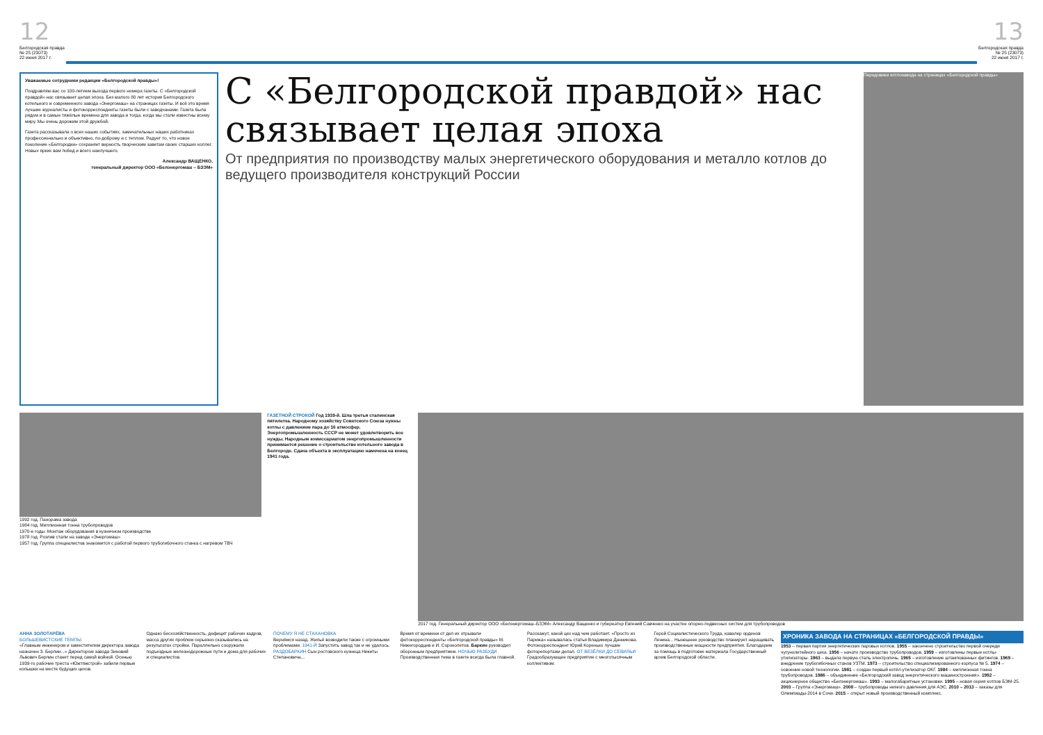12
Белгородская правда
№ 25 (23073)
22 июня 2017 г.
13
Белгородская правда
№ 25 (23073)
22 июня 2017 г.
Уважаемые сотрудники редакции «Белгородской правды»!
Поздравляю вас со 100-летием выхода первого номера газеты. С «Белгородской правдой» нас связывает целая эпоха. Без малого 80 лет история Белгородского котельного и современного завода «Энергомаш» на страницах газеты. И всё это время лучшие журналисты и фотокорреспонденты газеты были с заводчанами. Газета была рядом и в самые тяжёлые времена для завода и тогда, когда мы стали известны всему миру. Мы очень дорожим этой дружбой.
Газета рассказывала о всех наших событиях, замечательных наших работниках профессионально и объективно, по-доброму и с теплом. Радует то, что новое поколение «Белгородки» сохраняет верность творческим заветам своих старших коллег. Новых ярких вам побед и всего наилучшего.
Александр ВАЩЕНКО,
генеральный директор ООО «Белэнергомаш – БЗЭМ»
С «Белгородской правдой» нас связывает целая эпоха
От предприятия по производству малых энергетического оборудования и металло котлов до ведущего производителя конструкций России
Передовики котлозавода на страницах «Белгородской правды»
1992 год. Панорама завода
1984 год. Миллионная тонна трубопроводов
1970-е годы. Монтаж оборудования в кузнечном производстве
1978 год. Розлив стали на заводе «Энергомаш»
1957 год. Группа специалистов знакомится с работой первого трубогибочного станка с нагревом ТВЧ
ГАЗЕТНОЙ СТРОКОЙ Год 1939-й. Шла третья сталинская пятилетка. Народному хозяйству Советского Союза нужны котлы с давлением пара до 16 атмосфер. Энергопромышленность СССР не может удовлетворить все нужды. Народным комиссариатом энергопромышленности принимается решение о строительстве котельного завода в Белгороде. Сдача объекта в эксплуатацию намечена на конец 1941 года.
2017 год. Генеральный директор ООО «Белэнергомаш–БЗЭМ» Александр Ващенко и губернатор Евгений Савченко на участке опорно-подвесных систем для трубопроводов
АННА ЗОЛОТАРЁВА
БОЛЬШЕВИСТСКИЕ ТЕМПЫ
«Главным инженером и заместителем директора завода назначен З. Берлин...» Директором завода Зиновий Львович Берлин станет перед самой войной. Осенью 1939-го рабочие треста «Южтяжстрой» забили первые колышки на месте будущих цехов.
Однако бесхозяйственность, дефицит рабочих кадров, масса других проблем серьезно сказывались на результатах стройки. Параллельно сооружали подъездные железнодорожные пути и дома для рабочих и специалистов.
ПОЧЕМУ Я НЕ СТАХАНОВКА
Вернёмся назад. Жильё возводили также с огромными проблемами. 1941-Й Запустить завод так и не удалось. РАЗДОБАРКИН Сын ростовского кузнеца Никиты Степановича...
Время от времени от дел их отрывали фотокорреспонденты «Белгородской правды» М. Нижегородцев и И. Сороколетов. Баркин руководил оборонным предприятием. НОЧЬЮ РАЗБУДИ Производственная тема в газете всегда была главной.
Расскажут, какой цех над чем работает. «Просто из Парижа» называлась статья Владимира Данникова. Фотокорреспондент Юрий Коренько лучшие фоторепортажи делал. ОТ ВЕЗЁЛКИ ДО СЕВИЛЬИ Градообразующее предприятие с многотысячным коллективом.
Герой Социалистического Труда, кавалер орденов Ленина... Нынешнее руководство планирует наращивать производственные мощности предприятия. Благодарим за помощь в подготовке материала Государственный архив Белгородской области.
ХРОНИКА ЗАВОДА НА СТРАНИЦАХ «БЕЛГОРОДСКОЙ ПРАВДЫ»
1953 – первая партия энергетических паровых котлов. 1955 – закончено строительство первой очереди чугунолитейного цеха. 1956 – начато производство трубопроводов. 1959 – изготовлены первые котлы-утилизаторы. 1963 – выдала первую сталь электропечь. 1965 – изготовление штампованных фитингов. 1969 – внедрение трубогибочных станов УЗТМ. 1973 – строительство специализированного корпуса № 5. 1974 – освоение новой технологии. 1981 – создан первый котёл-утилизатор ОКГ. 1984 – миллионная тонна трубопроводов. 1986 – объединение «Белгородский завод энергетического машиностроения». 1992 – акционерное общество «Белэнергомаш». 1993 – малогабаритные установки. 1995 – новая серия котлов БЭМ-25. 2003 – Группа «Энергомаш». 2008 – трубопроводы низкого давления для АЭС. 2010 – 2013 – заказы для Олимпиады-2014 в Сочи. 2015 – открыт новый производственный комплекс.